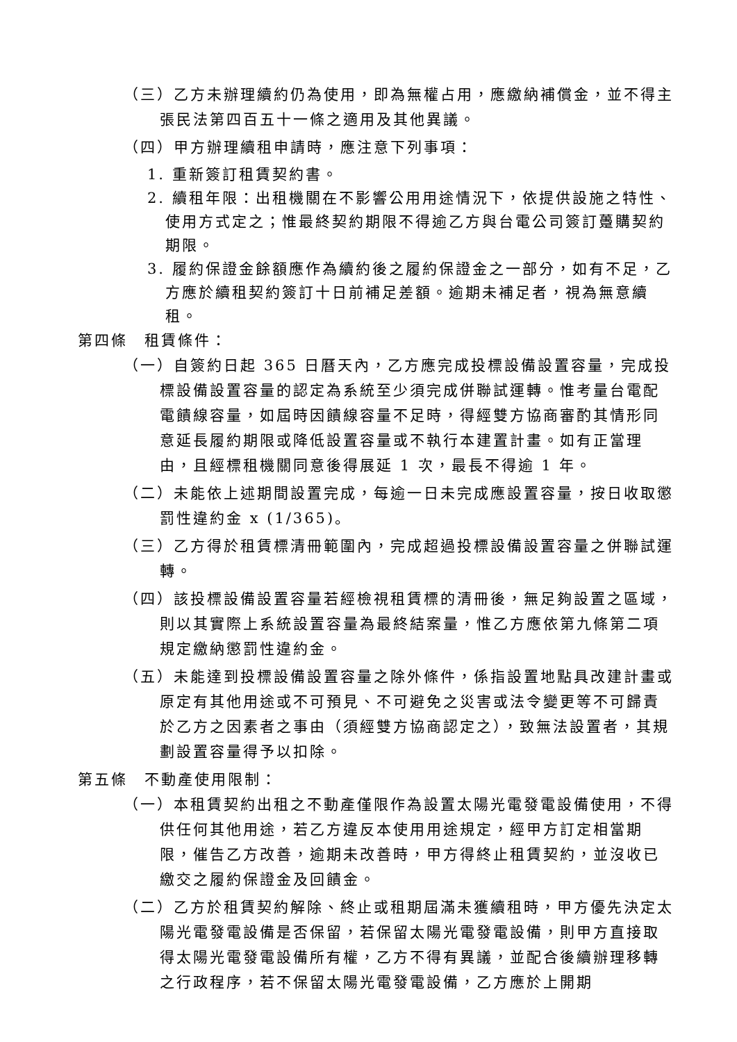（三）乙方未辦理續約仍為使用，即為無權占用，應繳納補償金，並不得主張民法第四百五十一條之適用及其他異議。
（四）甲方辦理續租申請時，應注意下列事項：
1. 重新簽訂租賃契約書。
2. 續租年限：出租機關在不影響公用用途情況下，依提供設施之特性、使用方式定之；惟最終契約期限不得逾乙方與台電公司簽訂躉購契約期限。
3. 履約保證金餘額應作為續約後之履約保證金之一部分，如有不足，乙方應於續租契約簽訂十日前補足差額。逾期未補足者，視為無意續租。
第四條　租賃條件：
（一）自簽約日起 365 日曆天內，乙方應完成投標設備設置容量，完成投標設備設置容量的認定為系統至少須完成併聯試運轉。惟考量台電配電饋線容量，如屆時因饋線容量不足時，得經雙方協商審酌其情形同意延長履約期限或降低設置容量或不執行本建置計畫。如有正當理由，且經標租機關同意後得展延 1 次，最長不得逾 1 年。
（二）未能依上述期間設置完成，每逾一日未完成應設置容量，按日收取懲罰性違約金 x (1/365)。
（三）乙方得於租賃標清冊範圍內，完成超過投標設備設置容量之併聯試運轉。
（四）該投標設備設置容量若經檢視租賃標的清冊後，無足夠設置之區域，則以其實際上系統設置容量為最終結案量，惟乙方應依第九條第二項規定繳納懲罰性違約金。
（五）未能達到投標設備設置容量之除外條件，係指設置地點具改建計畫或原定有其他用途或不可預見、不可避免之災害或法令變更等不可歸責於乙方之因素者之事由（須經雙方協商認定之），致無法設置者，其規劃設置容量得予以扣除。
第五條　不動產使用限制：
（一）本租賃契約出租之不動產僅限作為設置太陽光電發電設備使用，不得供任何其他用途，若乙方違反本使用用途規定，經甲方訂定相當期限，催告乙方改善，逾期未改善時，甲方得終止租賃契約，並沒收已繳交之履約保證金及回饋金。
（二）乙方於租賃契約解除、終止或租期屆滿未獲續租時，甲方優先決定太陽光電發電設備是否保留，若保留太陽光電發電設備，則甲方直接取得太陽光電發電設備所有權，乙方不得有異議，並配合後續辦理移轉之行政程序，若不保留太陽光電發電設備，乙方應於上開期